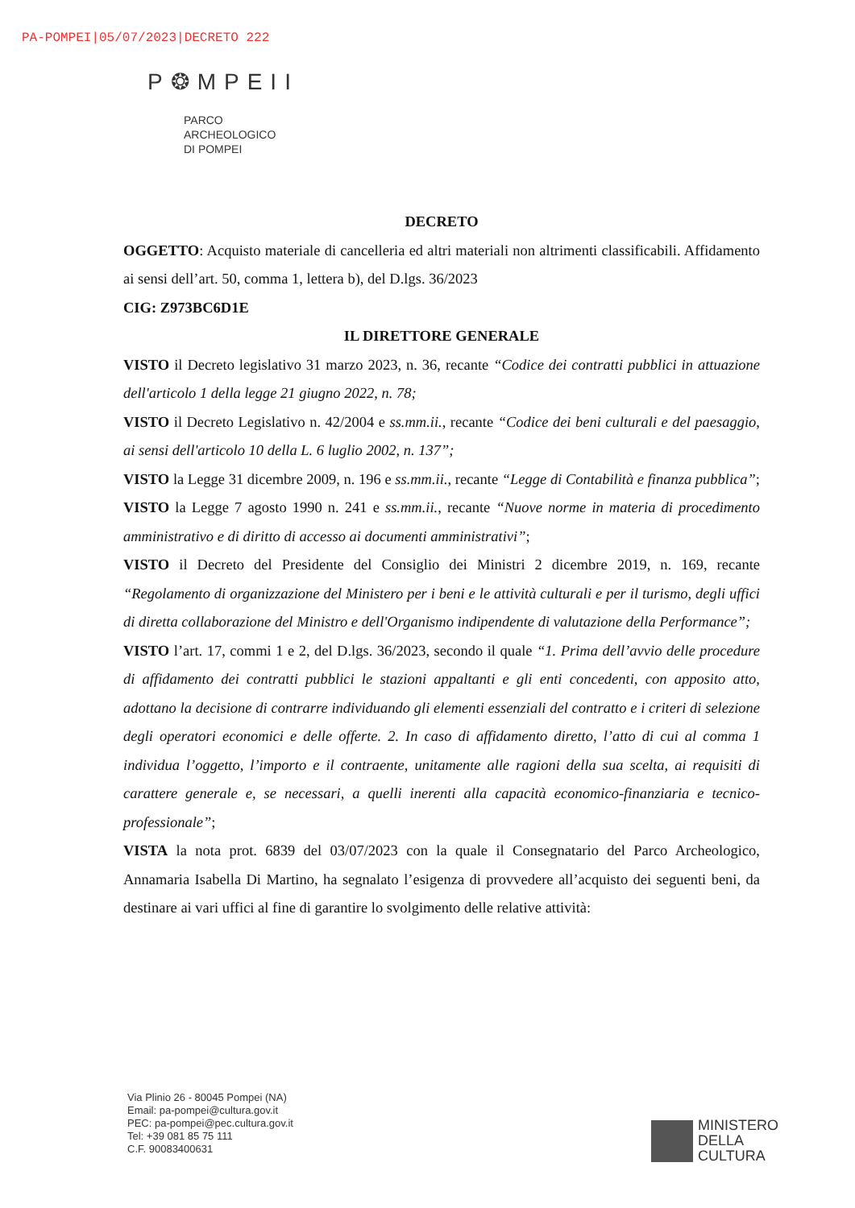PA-POMPEI|05/07/2023|DECRETO 222
P❂MPEII
PARCO
ARCHEOLOGICO
DI POMPEI
DECRETO
OGGETTO: Acquisto materiale di cancelleria ed altri materiali non altrimenti classificabili. Affidamento ai sensi dell’art. 50, comma 1, lettera b), del D.lgs. 36/2023
CIG: Z973BC6D1E
IL DIRETTORE GENERALE
VISTO il Decreto legislativo 31 marzo 2023, n. 36, recante “Codice dei contratti pubblici in attuazione dell'articolo 1 della legge 21 giugno 2022, n. 78;
VISTO il Decreto Legislativo n. 42/2004 e ss.mm.ii., recante “Codice dei beni culturali e del paesaggio, ai sensi dell'articolo 10 della L. 6 luglio 2002, n. 137”;
VISTO la Legge 31 dicembre 2009, n. 196 e ss.mm.ii., recante “Legge di Contabilità e finanza pubblica”;
VISTO la Legge 7 agosto 1990 n. 241 e ss.mm.ii., recante “Nuove norme in materia di procedimento amministrativo e di diritto di accesso ai documenti amministrativi”;
VISTO il Decreto del Presidente del Consiglio dei Ministri 2 dicembre 2019, n. 169, recante “Regolamento di organizzazione del Ministero per i beni e le attività culturali e per il turismo, degli uffici di diretta collaborazione del Ministro e dell'Organismo indipendente di valutazione della Performance”;
VISTO l’art. 17, commi 1 e 2, del D.lgs. 36/2023, secondo il quale “1. Prima dell’avvio delle procedure di affidamento dei contratti pubblici le stazioni appaltanti e gli enti concedenti, con apposito atto, adottano la decisione di contrarre individuando gli elementi essenziali del contratto e i criteri di selezione degli operatori economici e delle offerte. 2. In caso di affidamento diretto, l’atto di cui al comma 1 individua l’oggetto, l’importo e il contraente, unitamente alle ragioni della sua scelta, ai requisiti di carattere generale e, se necessari, a quelli inerenti alla capacità economico-finanziaria e tecnico-professionale”;
VISTA la nota prot. 6839 del 03/07/2023 con la quale il Consegnatario del Parco Archeologico, Annamaria Isabella Di Martino, ha segnalato l’esigenza di provvedere all’acquisto dei seguenti beni, da destinare ai vari uffici al fine di garantire lo svolgimento delle relative attività:
Via Plinio 26 - 80045 Pompei (NA)
Email: pa-pompei@cultura.gov.it
PEC: pa-pompei@pec.cultura.gov.it
Tel: +39 081 85 75 111
C.F. 90083400631
MINISTERO
DELLA
CULTURA